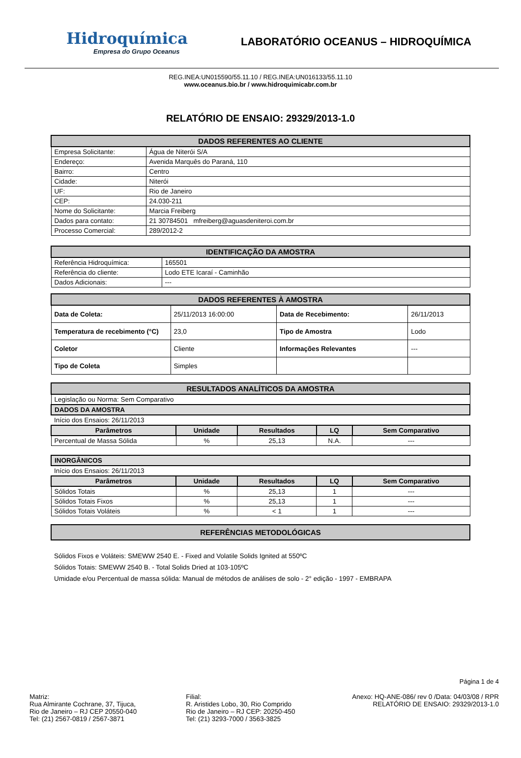Hidroquímica
Empresa do Grupo Oceanus
LABORATÓRIO OCEANUS – HIDROQUÍMICA
REG.INEA:UN015590/55.11.10 / REG.INEA:UN016133/55.11.10
www.oceanus.bio.br / www.hidroquimicabr.com.br
RELATÓRIO DE ENSAIO: 29329/2013-1.0
| DADOS REFERENTES AO CLIENTE | |
| --- | --- |
| Empresa Solicitante: | Água de Niterói S/A |
| Endereço: | Avenida Marquês do Paraná, 110 |
| Bairro: | Centro |
| Cidade: | Niterói |
| UF: | Rio de Janeiro |
| CEP: | 24.030-211 |
| Nome do Solicitante: | Marcia Freiberg |
| Dados para contato: | 21 30784501 mfreiberg@aguasdeniteroi.com.br |
| Processo Comercial: | 289/2012-2 |
| IDENTIFICAÇÃO DA AMOSTRA | |
| --- | --- |
| Referência Hidroquímica: | 165501 |
| Referência do cliente: | Lodo ETE Icaraí - Caminhão |
| Dados Adicionais: | --- |
| DADOS REFERENTES À AMOSTRA | | | |
| --- | --- | --- | --- |
| Data de Coleta: | 25/11/2013 16:00:00 | Data de Recebimento: | 26/11/2013 |
| Temperatura de recebimento (°C) | 23,0 | Tipo de Amostra | Lodo |
| Coletor | Cliente | Informações Relevantes | --- |
| Tipo de Coleta | Simples | | |
| RESULTADOS ANALÍTICOS DA AMOSTRA | | | | |
| --- | --- | --- | --- | --- |
| Legislação ou Norma: Sem Comparativo | | | | |
| DADOS DA AMOSTRA | | | | |
| Início dos Ensaios: 26/11/2013 | | | | |
| Parâmetros | Unidade | Resultados | LQ | Sem Comparativo |
| Percentual de Massa Sólida | % | 25,13 | N.A. | --- |
| INORGÂNICOS | | | | |
| Início dos Ensaios: 26/11/2013 | | | | |
| Parâmetros | Unidade | Resultados | LQ | Sem Comparativo |
| Sólidos Totais | % | 25,13 | 1 | --- |
| Sólidos Totais Fixos | % | 25,13 | 1 | --- |
| Sólidos Totais Voláteis | % | < 1 | 1 | --- |
| REFERÊNCIAS METODOLÓGICAS |
| --- |
Sólidos Fixos e Voláteis: SMEWW 2540 E. - Fixed and Volatile Solids Ignited at 550ºC
Sólidos Totais: SMEWW 2540 B. - Total Solids Dried at 103-105ºC
Umidade e/ou Percentual de massa sólida: Manual de métodos de análises de solo - 2° edição - 1997 - EMBRAPA
Página 1 de 4
Matriz:
Rua Almirante Cochrane, 37, Tijuca,
Rio de Janeiro – RJ CEP 20550-040
Tel: (21) 2567-0819 / 2567-3871
Filial:
R. Aristides Lobo, 30, Rio Comprido
Rio de Janeiro – RJ CEP: 20250-450
Tel: (21) 3293-7000 / 3563-3825
Anexo: HQ-ANE-086/ rev 0 /Data: 04/03/08 / RPR
RELATÓRIO DE ENSAIO: 29329/2013-1.0